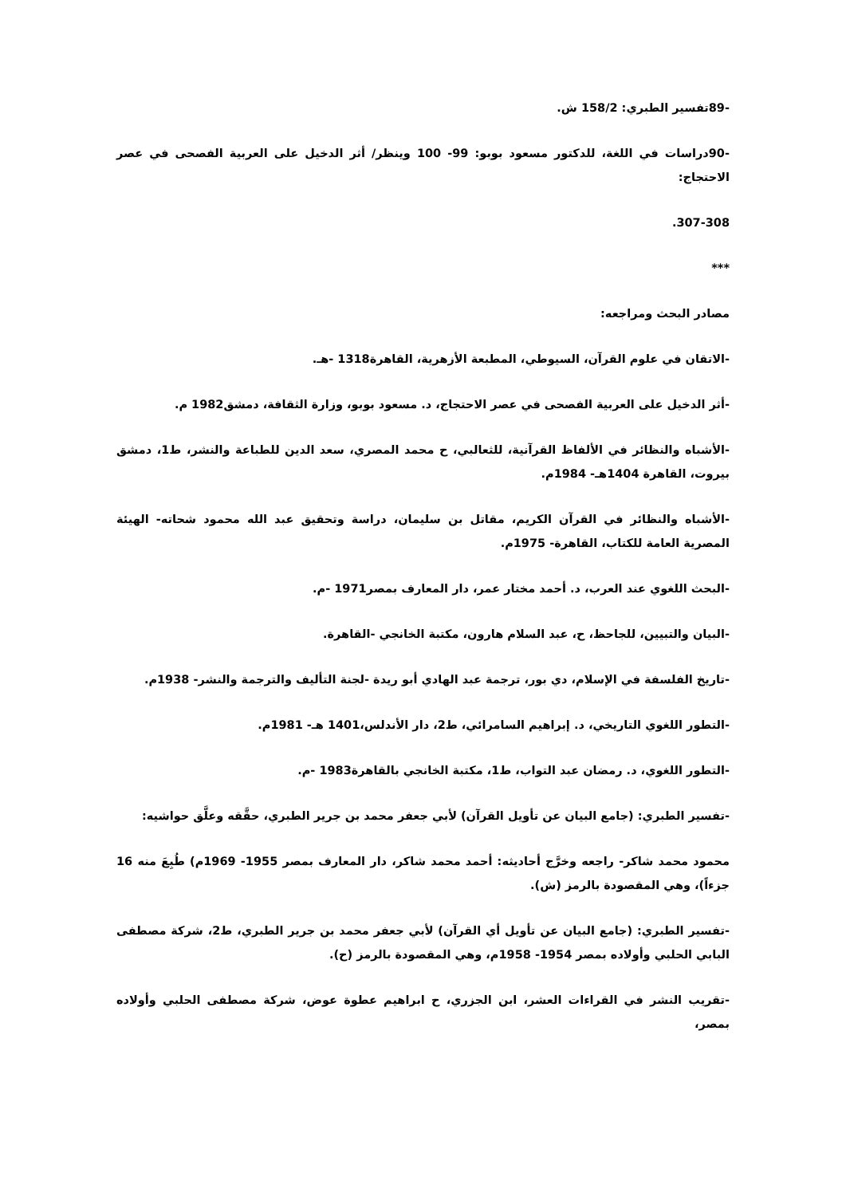-89تفسير الطبري: 158/2 ش.
-90دراسات في اللغة، للدكتور مسعود بوبو: 99- 100 وينظر/ أثر الدخيل على العربية الفصحى في عصر الاحتجاج:
307-308.
***
مصادر البحث ومراجعه:
-الاتقان في علوم القرآن، السيوطي، المطبعة الأزهرية، القاهرة1318 -هـ.
-أثر الدخيل على العربية الفصحى في عصر الاحتجاج، د. مسعود بوبو، وزارة الثقافة، دمشق1982 م.
-الأشباه والنظائر في الألفاظ القرآنية، للثعالبي، ح محمد المصري، سعد الدين للطباعة والنشر، ط1، دمشق بيروت، القاهرة 1404هـ- 1984م.
-الأشباه والنظائر في القرآن الكريم، مقاتل بن سليمان، دراسة وتحقيق عبد الله محمود شحاته- الهيئة المصرية العامة للكتاب، القاهرة- 1975م.
-البحث اللغوي عند العرب، د. أحمد مختار عمر، دار المعارف بمصر1971 -م.
-البيان والتبيين، للجاحظ، ح، عبد السلام هارون، مكتبة الخانجي -القاهرة.
-تاريخ الفلسفة في الإسلام، دي بور، ترجمة عبد الهادي أبو ريدة -لجنة التأليف والترجمة والنشر- 1938م.
-التطور اللغوي التاريخي، د. إبراهيم السامرائي، ط2، دار الأندلس،1401 هـ- 1981م.
-التطور اللغوي، د. رمضان عبد التواب، ط1، مكتبة الخانجي بالقاهرة1983 -م.
-تفسير الطبري: (جامع البيان عن تأويل القرآن) لأبي جعفر محمد بن جرير الطبري، حقَّقه وعلَّق حواشيه:
محمود محمد شاكر- راجعه وخرَّج أحاديثه: أحمد محمد شاكر، دار المعارف بمصر 1955- 1969م) طُبِعَ منه 16 جزءاً)، وهي المقصودة بالرمز (ش).
-تفسير الطبري: (جامع البيان عن تأويل أي القرآن) لأبي جعفر محمد بن جرير الطبري، ط2، شركة مصطفى البابي الحلبي وأولاده بمصر 1954- 1958م، وهي المقصودة بالرمز (ح).
-تقريب النشر في القراءات العشر، ابن الجزري، ح ابراهيم عطوة عوض، شركة مصطفى الحلبي وأولاده بمصر،